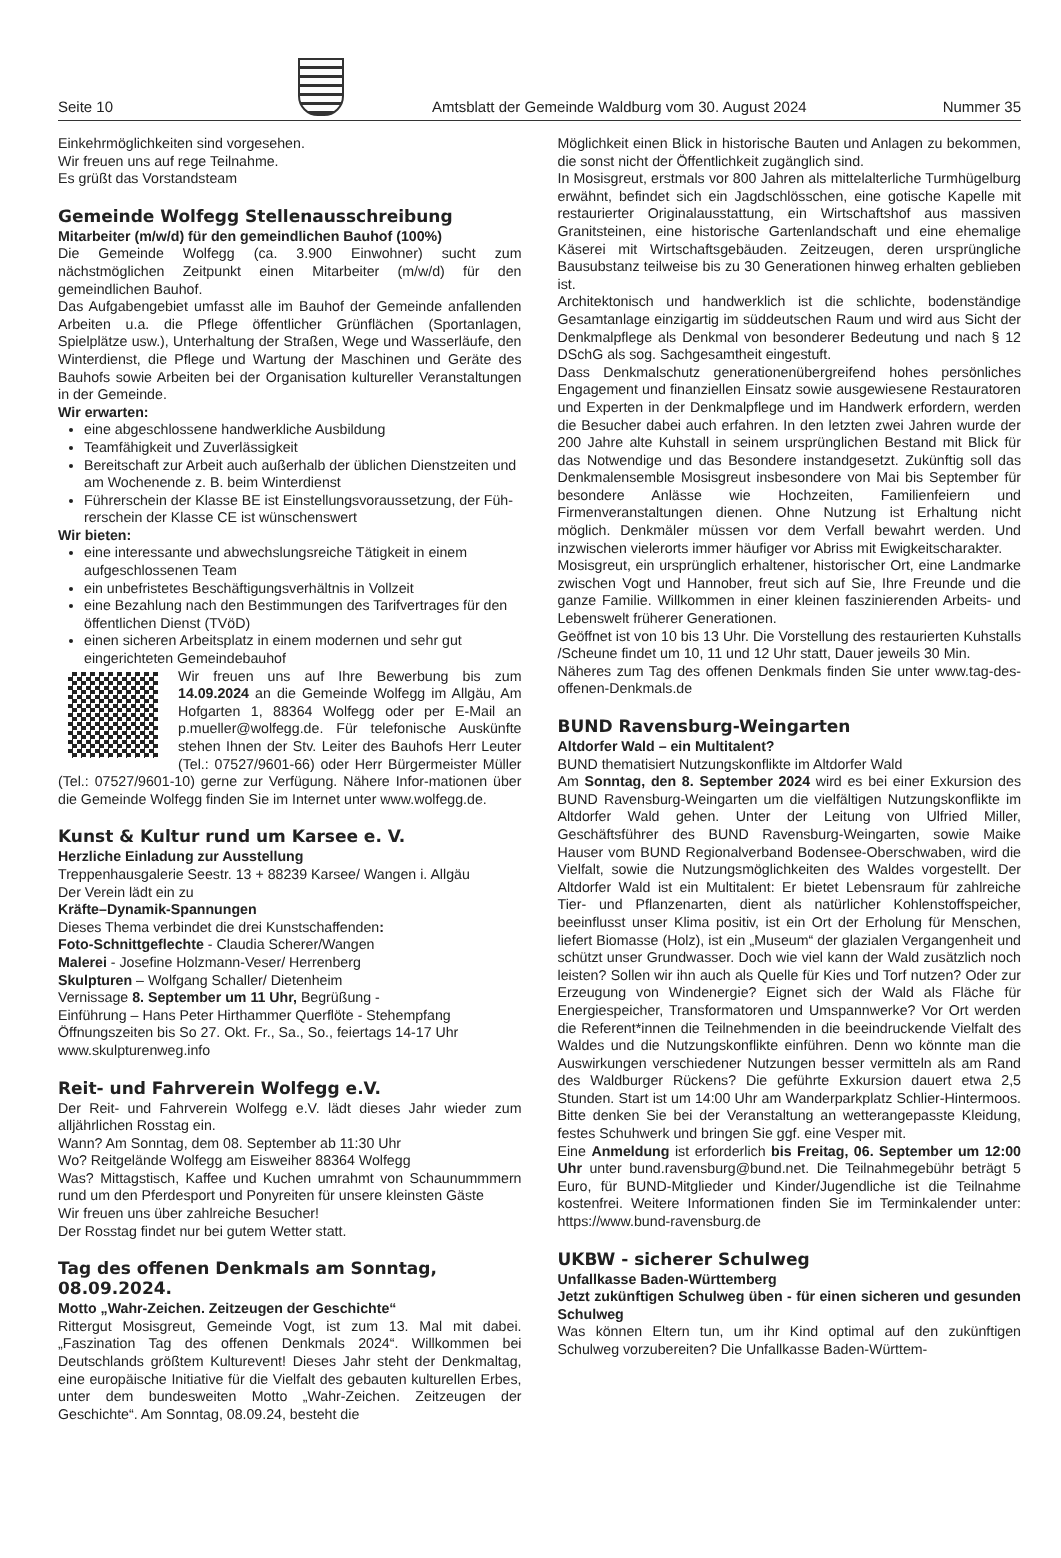Seite 10
Amtsblatt der Gemeinde Waldburg vom 30. August 2024 Nummer 35
Einkehrmöglichkeiten sind vorgesehen.
Wir freuen uns auf rege Teilnahme.
Es grüßt das Vorstandsteam
Gemeinde Wolfegg Stellenausschreibung
Mitarbeiter (m/w/d) für den gemeindlichen Bauhof (100%)
Die Gemeinde Wolfegg (ca. 3.900 Einwohner) sucht zum nächstmöglichen Zeitpunkt einen Mitarbeiter (m/w/d) für den gemeindlichen Bauhof.
Das Aufgabengebiet umfasst alle im Bauhof der Gemeinde anfallenden Arbeiten u.a. die Pflege öffentlicher Grünflächen (Sportanlagen, Spielplätze usw.), Unterhaltung der Straßen, Wege und Wasserläufe, den Winterdienst, die Pflege und Wartung der Maschinen und Geräte des Bauhofs sowie Arbeiten bei der Organisation kultureller Veranstaltungen in der Gemeinde.
Wir erwarten:
eine abgeschlossene handwerkliche Ausbildung
Teamfähigkeit und Zuverlässigkeit
Bereitschaft zur Arbeit auch außerhalb der üblichen Dienstzeiten und am Wochenende z. B. beim Winterdienst
Führerschein der Klasse BE ist Einstellungsvoraussetzung, der Füh-rerschein der Klasse CE ist wünschenswert
Wir bieten:
eine interessante und abwechslungsreiche Tätigkeit in einem aufgeschlossenen Team
ein unbefristetes Beschäftigungsverhältnis in Vollzeit
eine Bezahlung nach den Bestimmungen des Tarifvertrages für den öffentlichen Dienst (TVöD)
einen sicheren Arbeitsplatz in einem modernen und sehr gut eingerichteten Gemeindebauhof
Wir freuen uns auf Ihre Bewerbung bis zum 14.09.2024 an die Gemeinde Wolfegg im Allgäu, Am Hofgarten 1, 88364 Wolfegg oder per E-Mail an p.mueller@wolfegg.de. Für telefonische Auskünfte stehen Ihnen der Stv. Leiter des Bauhofs Herr Leuter (Tel.: 07527/9601-66) oder Herr Bürgermeister Müller (Tel.: 07527/9601-10) gerne zur Verfügung. Nähere Infor-mationen über die Gemeinde Wolfegg finden Sie im Internet unter www.wolfegg.de.
Kunst & Kultur rund um Karsee e. V.
Herzliche Einladung zur Ausstellung
Treppenhausgalerie Seestr. 13 + 88239 Karsee/ Wangen i. Allgäu
Der Verein lädt ein zu
Kräfte–Dynamik-Spannungen
Dieses Thema verbindet die drei Kunstschaffenden:
Foto-Schnittgeflechte - Claudia Scherer/Wangen
Malerei - Josefine Holzmann-Veser/ Herrenberg
Skulpturen – Wolfgang Schaller/ Dietenheim
Vernissage 8. September um 11 Uhr, Begrüßung -
Einführung – Hans Peter Hirthammer Querflöte - Stehempfang
Öffnungszeiten bis So 27. Okt. Fr., Sa., So., feiertags 14-17 Uhr
www.skulpturenweg.info
Reit- und Fahrverein Wolfegg e.V.
Der Reit- und Fahrverein Wolfegg e.V. lädt dieses Jahr wieder zum alljährlichen Rosstag ein.
Wann? Am Sonntag, dem 08. September ab 11:30 Uhr
Wo? Reitgelände Wolfegg am Eisweiher 88364 Wolfegg
Was? Mittagstisch, Kaffee und Kuchen umrahmt von Schaunummmern rund um den Pferdesport und Ponyreiten für unsere kleinsten Gäste
Wir freuen uns über zahlreiche Besucher!
Der Rosstag findet nur bei gutem Wetter statt.
Tag des offenen Denkmals am Sonntag, 08.09.2024.
Motto „Wahr-Zeichen. Zeitzeugen der Geschichte“
Rittergut Mosisgreut, Gemeinde Vogt, ist zum 13. Mal mit dabei. „Faszination Tag des offenen Denkmals 2024“. Willkommen bei Deutschlands größtem Kulturevent! Dieses Jahr steht der Denkmaltag, eine europäische Initiative für die Vielfalt des gebauten kulturellen Erbes, unter dem bundesweiten Motto „Wahr-Zeichen. Zeitzeugen der Geschichte“. Am Sonntag, 08.09.24, besteht die
Möglichkeit einen Blick in historische Bauten und Anlagen zu bekommen, die sonst nicht der Öffentlichkeit zugänglich sind.
In Mosisgreut, erstmals vor 800 Jahren als mittelalterliche Turmhügelburg erwähnt, befindet sich ein Jagdschlösschen, eine gotische Kapelle mit restaurierter Originalausstattung, ein Wirtschaftshof aus massiven Granitsteinen, eine historische Gartenlandschaft und eine ehemalige Käserei mit Wirtschaftsgebäuden. Zeitzeugen, deren ursprüngliche Bausubstanz teilweise bis zu 30 Generationen hinweg erhalten geblieben ist.
Architektonisch und handwerklich ist die schlichte, bodenständige Gesamtanlage einzigartig im süddeutschen Raum und wird aus Sicht der Denkmalpflege als Denkmal von besonderer Bedeutung und nach § 12 DSchG als sog. Sachgesamtheit eingestuft.
Dass Denkmalschutz generationenübergreifend hohes persönliches Engagement und finanziellen Einsatz sowie ausgewiesene Restauratoren und Experten in der Denkmalpflege und im Handwerk erfordern, werden die Besucher dabei auch erfahren. In den letzten zwei Jahren wurde der 200 Jahre alte Kuhstall in seinem ursprünglichen Bestand mit Blick für das Notwendige und das Besondere instandgesetzt. Zukünftig soll das Denkmalensemble Mosisgreut insbesondere von Mai bis September für besondere Anlässe wie Hochzeiten, Familienfeiern und Firmenveranstaltungen dienen. Ohne Nutzung ist Erhaltung nicht möglich. Denkmäler müssen vor dem Verfall bewahrt werden. Und inzwischen vielerorts immer häufiger vor Abriss mit Ewigkeitscharakter.
Mosisgreut, ein ursprünglich erhaltener, historischer Ort, eine Landmarke zwischen Vogt und Hannober, freut sich auf Sie, Ihre Freunde und die ganze Familie. Willkommen in einer kleinen faszinierenden Arbeits- und Lebenswelt früherer Generationen.
Geöffnet ist von 10 bis 13 Uhr. Die Vorstellung des restaurierten Kuhstalls /Scheune findet um 10, 11 und 12 Uhr statt, Dauer jeweils 30 Min.
Näheres zum Tag des offenen Denkmals finden Sie unter www.tag-des-offenen-Denkmals.de
BUND Ravensburg-Weingarten
Altdorfer Wald – ein Multitalent?
BUND thematisiert Nutzungskonflikte im Altdorfer Wald
Am Sonntag, den 8. September 2024 wird es bei einer Exkursion des BUND Ravensburg-Weingarten um die vielfältigen Nutzungskonflikte im Altdorfer Wald gehen. Unter der Leitung von Ulfried Miller, Geschäftsführer des BUND Ravensburg-Weingarten, sowie Maike Hauser vom BUND Regionalverband Bodensee-Oberschwaben, wird die Vielfalt, sowie die Nutzungsmöglichkeiten des Waldes vorgestellt. Der Altdorfer Wald ist ein Multitalent: Er bietet Lebensraum für zahlreiche Tier- und Pflanzenarten, dient als natürlicher Kohlenstoffspeicher, beeinflusst unser Klima positiv, ist ein Ort der Erholung für Menschen, liefert Biomasse (Holz), ist ein „Museum“ der glazialen Vergangenheit und schützt unser Grundwasser. Doch wie viel kann der Wald zusätzlich noch leisten? Sollen wir ihn auch als Quelle für Kies und Torf nutzen? Oder zur Erzeugung von Windenergie? Eignet sich der Wald als Fläche für Energiespeicher, Transformatoren und Umspannwerke? Vor Ort werden die Referent*innen die Teilnehmenden in die beeindruckende Vielfalt des Waldes und die Nutzungskonflikte einführen. Denn wo könnte man die Auswirkungen verschiedener Nutzungen besser vermitteln als am Rand des Waldburger Rückens? Die geführte Exkursion dauert etwa 2,5 Stunden. Start ist um 14:00 Uhr am Wanderparkplatz Schlier-Hintermoos. Bitte denken Sie bei der Veranstaltung an wetterangepasste Kleidung, festes Schuhwerk und bringen Sie ggf. eine Vesper mit.
Eine Anmeldung ist erforderlich bis Freitag, 06. September um 12:00 Uhr unter bund.ravensburg@bund.net. Die Teilnahmegebühr beträgt 5 Euro, für BUND-Mitglieder und Kinder/Jugendliche ist die Teilnahme kostenfrei. Weitere Informationen finden Sie im Terminkalender unter: https://www.bund-ravensburg.de
UKBW - sicherer Schulweg
Unfallkasse Baden-Württemberg
Jetzt zukünftigen Schulweg üben - für einen sicheren und gesunden Schulweg
Was können Eltern tun, um ihr Kind optimal auf den zukünftigen Schulweg vorzubereiten? Die Unfallkasse Baden-Württem-